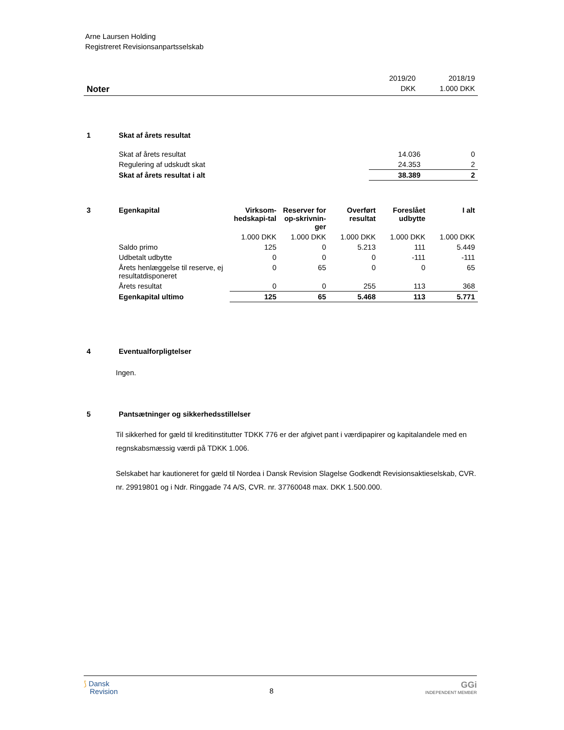Arne Laursen Holding
Registreret Revisionsanpartsselskab
| | 2019/20 | 2018/19 |
| Noter | DKK | 1.000 DKK |
| 1 | Skat af årets resultat | | |
| | Skat af årets resultat | 14.036 | 0 |
| | Regulering af udskudt skat | 24.353 | 2 |
| | Skat af årets resultat i alt | 38.389 | 2 |
| 3 | Egenkapital | Virksom-hedskapi-tal | Reserver for op-skrivnin-ger | Overført resultat | Foreslået udbytte | I alt |
| --- | --- | --- | --- | --- | --- | --- |
| | | 1.000 DKK | 1.000 DKK | 1.000 DKK | 1.000 DKK | 1.000 DKK |
| | Saldo primo | 125 | 0 | 5.213 | 111 | 5.449 |
| | Udbetalt udbytte | 0 | 0 | 0 | -111 | -111 |
| | Årets henlæggelse til reserve, ej resultatdisponeret | 0 | 65 | 0 | 0 | 65 |
| | Årets resultat | 0 | 0 | 255 | 113 | 368 |
| | Egenkapital ultimo | 125 | 65 | 5.468 | 113 | 5.771 |
| 4 | Eventualforpligtelser |
Ingen.
| 5 | Pantsætninger og sikkerhedsstillelser |
Til sikkerhed for gæld til kreditinstitutter TDKK 776 er der afgivet pant i værdipapirer og kapitalandele med en regnskabsmæssig værdi på TDKK 1.006.
Selskabet har kautioneret for gæld til Nordea i Dansk Revision Slagelse Godkendt Revisionsaktieselskab, CVR. nr. 29919801 og i Ndr. Ringgade 74 A/S, CVR. nr. 37760048 max. DKK 1.500.000.
⟆ Dansk
Revision
8
GGi
INDEPENDENT MEMBER